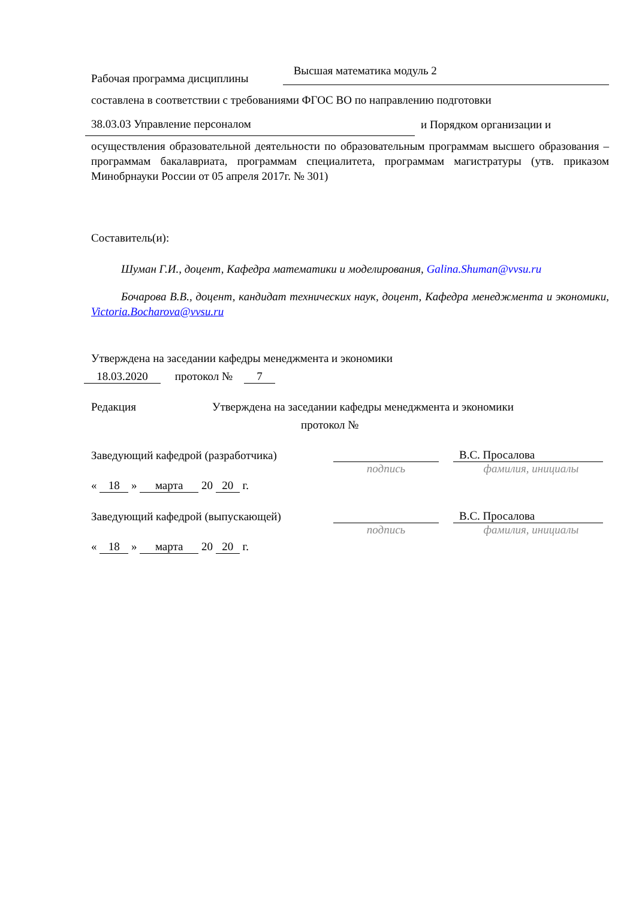Рабочая программа дисциплины Высшая математика модуль 2
составлена в соответствии с требованиями ФГОС ВО по направлению подготовки
38.03.03 Управление персоналом и Порядком организации и
осуществления образовательной деятельности по образовательным программам высшего образования – программам бакалавриата, программам специалитета, программам магистратуры (утв. приказом Минобрнауки России от 05 апреля 2017г. № 301)
Составитель(и):
Шуман Г.И., доцент, Кафедра математики и моделирования, Galina.Shuman@vvsu.ru
Бочарова В.В., доцент, кандидат технических наук, доцент, Кафедра менеджмента и экономики, Victoria.Bocharova@vvsu.ru
Утверждена на заседании кафедры менеджмента и экономики
18.03.2020 протокол № 7
Редакция Утверждена на заседании кафедры менеджмента и экономики
протокол №
Заведующий кафедрой (разработчика) В.С. Просалова
подпись фамилия, инициалы
« 18 » марта 20 20 г.
Заведующий кафедрой (выпускающей) В.С. Просалова
подпись фамилия, инициалы
« 18 » марта 20 20 г.